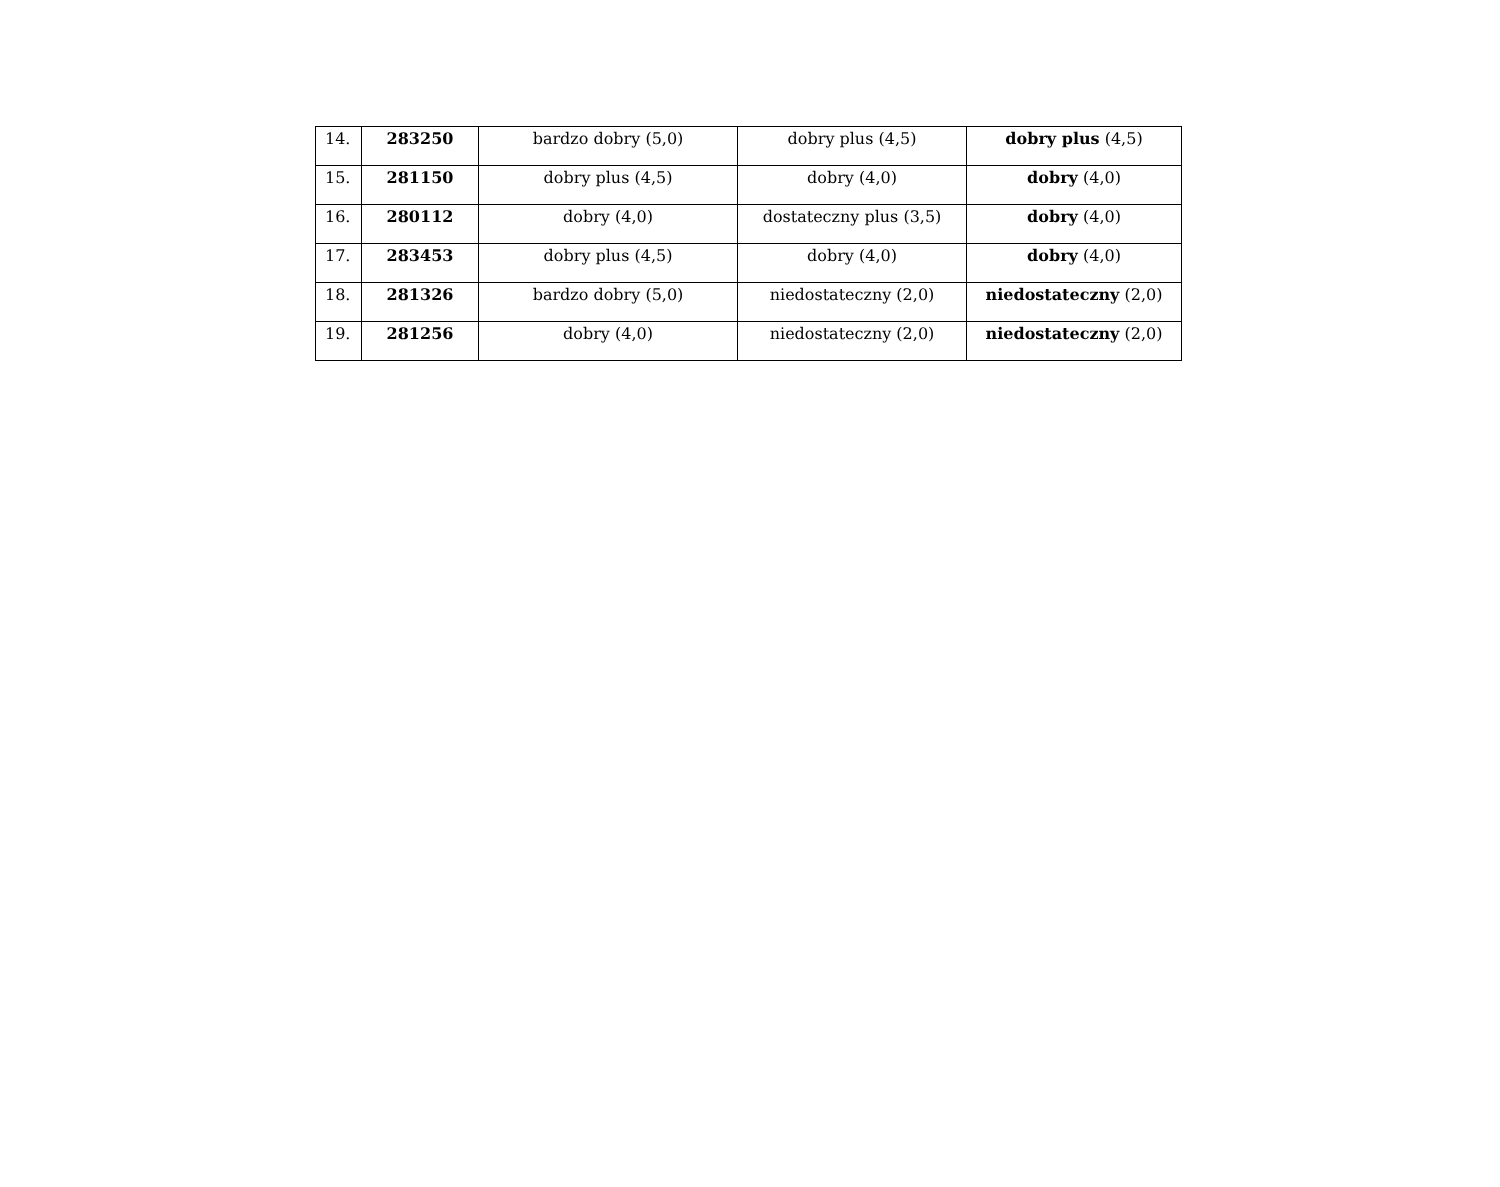| 14. | 283250 | bardzo dobry (5,0) | dobry plus (4,5) | dobry plus (4,5) |
| 15. | 281150 | dobry plus (4,5) | dobry (4,0) | dobry (4,0) |
| 16. | 280112 | dobry (4,0) | dostateczny plus (3,5) | dobry (4,0) |
| 17. | 283453 | dobry plus (4,5) | dobry (4,0) | dobry (4,0) |
| 18. | 281326 | bardzo dobry (5,0) | niedostateczny (2,0) | niedostateczny (2,0) |
| 19. | 281256 | dobry (4,0) | niedostateczny (2,0) | niedostateczny (2,0) |